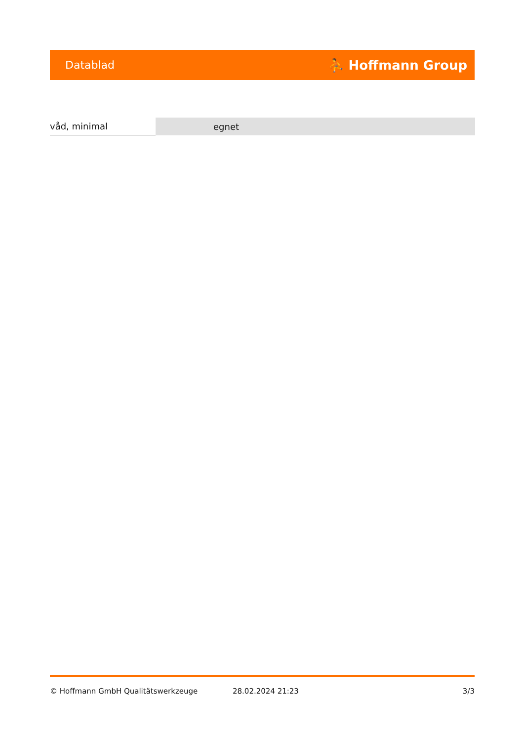Datablad ⛹ Hoffmann Group
| våd, minimal | egnet |
© Hoffmann GmbH Qualitätswerkzeuge 28.02.2024 21:23 3/3